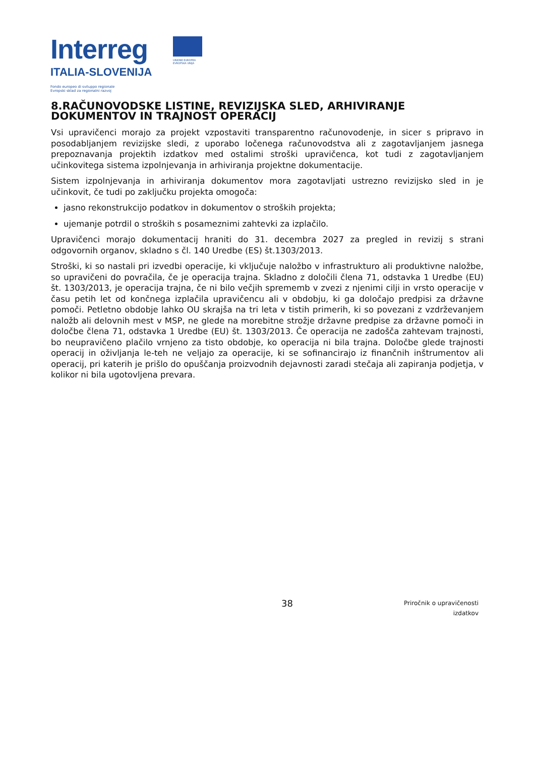Interreg
ITALIA-SLOVENIJA
Fondo europeo di sviluppo regionale
Evropski sklad za regionalni razvoj
UNIONE EUROPEA
EVROPSKA UNIJA
8.RAČUNOVODSKE LISTINE, REVIZIJSKA SLED, ARHIVIRANJE DOKUMENTOV IN TRAJNOST OPERACIJ
Vsi upravičenci morajo za projekt vzpostaviti transparentno računovodenje, in sicer s pripravo in posodabljanjem revizijske sledi, z uporabo ločenega računovodstva ali z zagotavljanjem jasnega prepoznavanja projektih izdatkov med ostalimi stroški upravičenca, kot tudi z zagotavljanjem učinkovitega sistema izpolnjevanja in arhiviranja projektne dokumentacije.
Sistem izpolnjevanja in arhiviranja dokumentov mora zagotavljati ustrezno revizijsko sled in je učinkovit, če tudi po zaključku projekta omogoča:
jasno rekonstrukcijo podatkov in dokumentov o stroških projekta;
ujemanje potrdil o stroških s posameznimi zahtevki za izplačilo.
Upravičenci morajo dokumentacij hraniti do 31. decembra 2027 za pregled in revizij s strani odgovornih organov, skladno s čl. 140 Uredbe (ES) št.1303/2013.
Stroški, ki so nastali pri izvedbi operacije, ki vključuje naložbo v infrastrukturo ali produktivne naložbe, so upravičeni do povračila, če je operacija trajna. Skladno z določili člena 71, odstavka 1 Uredbe (EU) št. 1303/2013, je operacija trajna, če ni bilo večjih sprememb v zvezi z njenimi cilji in vrsto operacije v času petih let od končnega izplačila upravičencu ali v obdobju, ki ga določajo predpisi za državne pomoči. Petletno obdobje lahko OU skrajša na tri leta v tistih primerih, ki so povezani z vzdrževanjem naložb ali delovnih mest v MSP, ne glede na morebitne strožje državne predpise za državne pomoči in določbe člena 71, odstavka 1 Uredbe (EU) št. 1303/2013. Če operacija ne zadošča zahtevam trajnosti, bo neupravičeno plačilo vrnjeno za tisto obdobje, ko operacija ni bila trajna. Določbe glede trajnosti operacij in oživljanja le-teh ne veljajo za operacije, ki se sofinancirajo iz finančnih inštrumentov ali operacij, pri katerih je prišlo do opuščanja proizvodnih dejavnosti zaradi stečaja ali zapiranja podjetja, v kolikor ni bila ugotovljena prevara.
38
Priročnik o upravičenosti
izdatkov